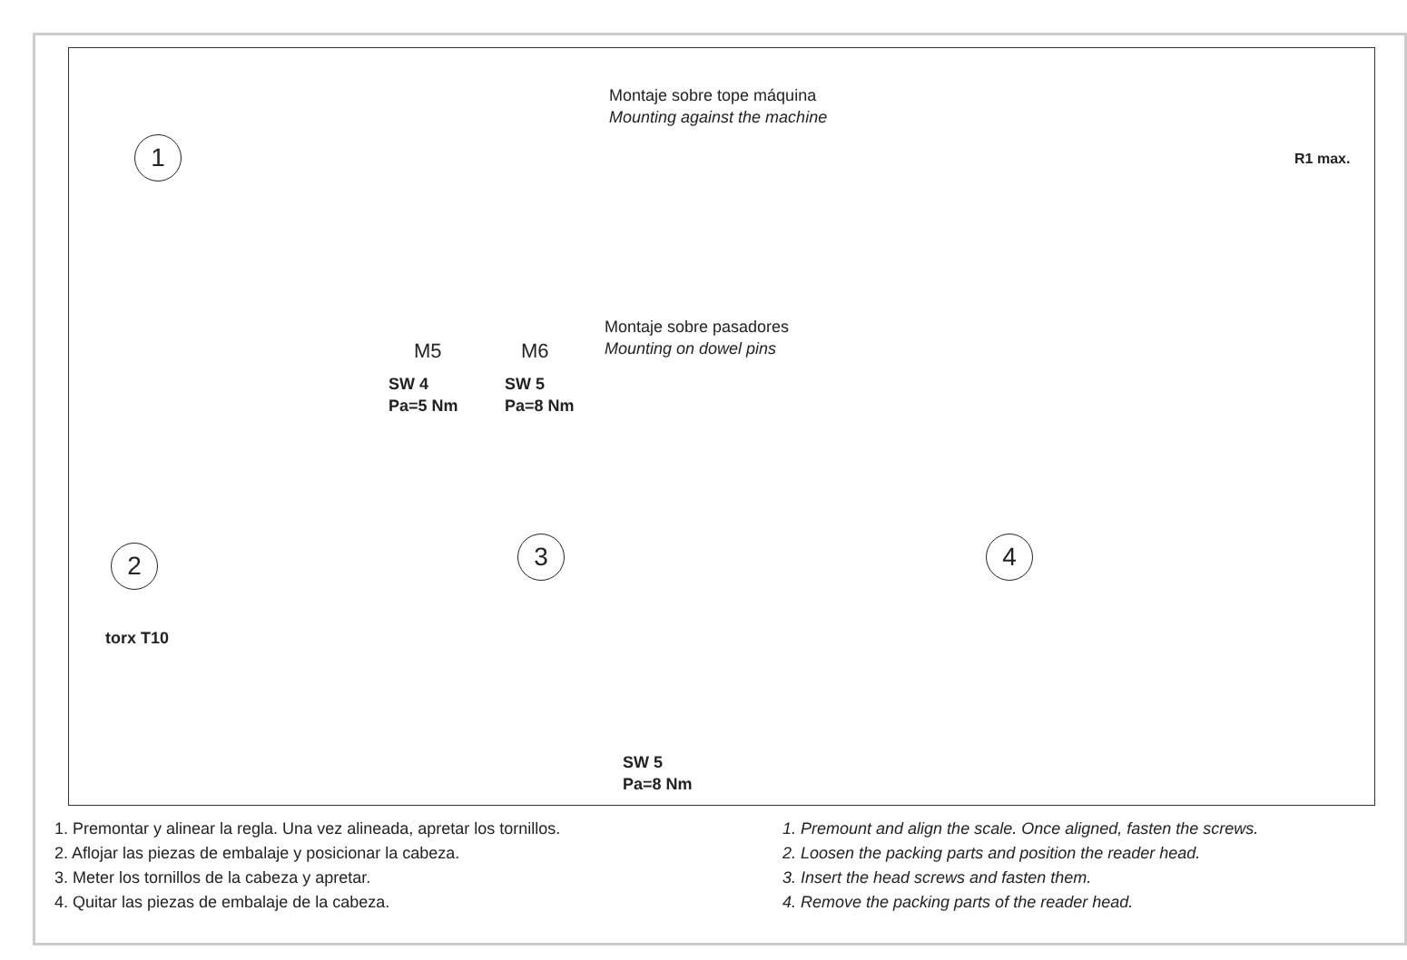1
Montaje sobre tope máquina
Mounting against the machine
R1 max.
Montaje sobre pasadores
Mounting on dowel pins
M5 M6
SW 4
Pa=5 Nm
SW 5
Pa=8 Nm
2
torx T10
3
SW 5
Pa=8 Nm
4
1. Premontar y alinear la regla. Una vez alineada, apretar los tornillos.
2. Aflojar las piezas de embalaje y posicionar la cabeza.
3. Meter los tornillos de la cabeza y apretar.
4. Quitar las piezas de embalaje de la cabeza.
1. Premount and align the scale. Once aligned, fasten the screws.
2. Loosen the packing parts and position the reader head.
3. Insert the head screws and fasten them.
4. Remove the packing parts of the reader head.